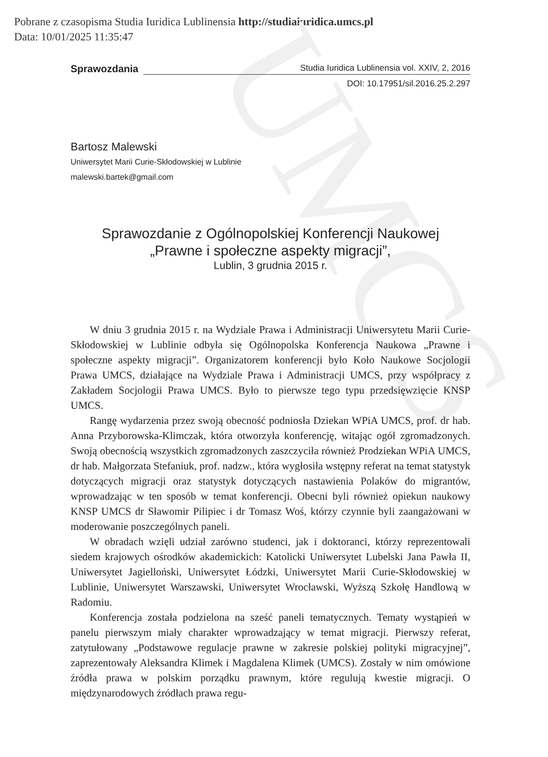Pobrane z czasopisma Studia Iuridica Lublinensia http://studiaiuridica.umcs.pl
Data: 10/01/2025 11:35:47
UMCS
Sprawozdania
Studia Iuridica Lublinensia vol. XXIV, 2, 2016
DOI: 10.17951/sil.2016.25.2.297
Bartosz Malewski
Uniwersytet Marii Curie-Skłodowskiej w Lublinie
malewski.bartek@gmail.com
Sprawozdanie z Ogólnopolskiej Konferencji Naukowej
„Prawne i społeczne aspekty migracji”,
Lublin, 3 grudnia 2015 r.
W dniu 3 grudnia 2015 r. na Wydziale Prawa i Administracji Uniwersytetu Marii Curie-Skłodowskiej w Lublinie odbyła się Ogólnopolska Konferencja Naukowa „Prawne i społeczne aspekty migracji”. Organizatorem konferencji było Koło Naukowe Socjologii Prawa UMCS, działające na Wydziale Prawa i Administracji UMCS, przy współpracy z Zakładem Socjologii Prawa UMCS. Było to pierwsze tego typu przedsięwzięcie KNSP UMCS.
Rangę wydarzenia przez swoją obecność podniosła Dziekan WPiA UMCS, prof. dr hab. Anna Przyborowska-Klimczak, która otworzyła konferencję, witając ogół zgromadzonych. Swoją obecnością wszystkich zgromadzonych zaszczyciła również Prodziekan WPiA UMCS, dr hab. Małgorzata Stefaniuk, prof. nadzw., która wygłosiła wstępny referat na temat statystyk dotyczących migracji oraz statystyk dotyczących nastawienia Polaków do migrantów, wprowadzając w ten sposób w temat konferencji. Obecni byli również opiekun naukowy KNSP UMCS dr Sławomir Pilipiec i dr Tomasz Woś, którzy czynnie byli zaangażowani w moderowanie poszczególnych paneli.
W obradach wzięli udział zarówno studenci, jak i doktoranci, którzy reprezentowali siedem krajowych ośrodków akademickich: Katolicki Uniwersytet Lubelski Jana Pawła II, Uniwersytet Jagielloński, Uniwersytet Łódzki, Uniwersytet Marii Curie-Skłodowskiej w Lublinie, Uniwersytet Warszawski, Uniwersytet Wrocławski, Wyższą Szkołę Handlową w Radomiu.
Konferencja została podzielona na sześć paneli tematycznych. Tematy wystąpień w panelu pierwszym miały charakter wprowadzający w temat migracji. Pierwszy referat, zatytułowany „Podstawowe regulacje prawne w zakresie polskiej polityki migracyjnej”, zaprezentowały Aleksandra Klimek i Magdalena Klimek (UMCS). Zostały w nim omówione źródła prawa w polskim porządku prawnym, które regulują kwestie migracji. O międzynarodowych źródłach prawa regu-